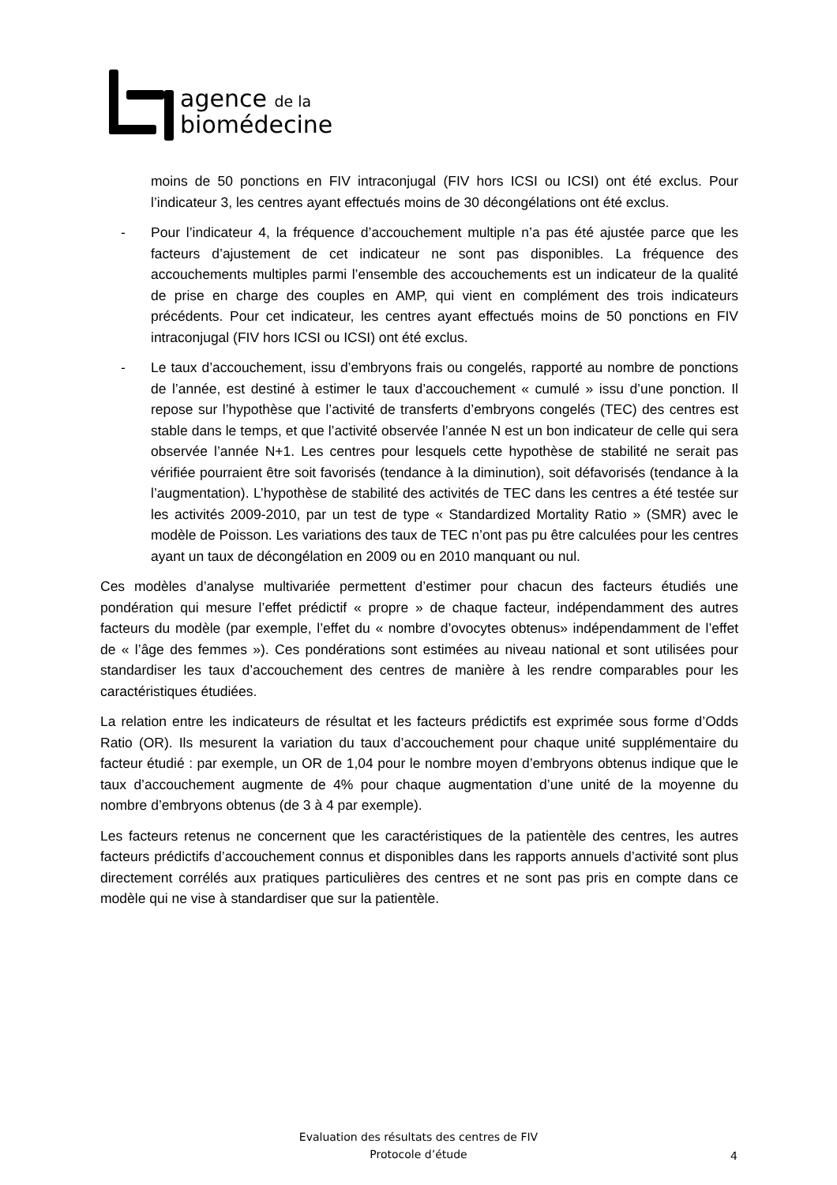agence de la
biomédecine
moins de 50 ponctions en FIV intraconjugal (FIV hors ICSI ou ICSI) ont été exclus. Pour l’indicateur 3, les centres ayant effectués moins de 30 décongélations ont été exclus.
- Pour l’indicateur 4, la fréquence d’accouchement multiple n’a pas été ajustée parce que les facteurs d’ajustement de cet indicateur ne sont pas disponibles. La fréquence des accouchements multiples parmi l’ensemble des accouchements est un indicateur de la qualité de prise en charge des couples en AMP, qui vient en complément des trois indicateurs précédents. Pour cet indicateur, les centres ayant effectués moins de 50 ponctions en FIV intraconjugal (FIV hors ICSI ou ICSI) ont été exclus.
- Le taux d’accouchement, issu d’embryons frais ou congelés, rapporté au nombre de ponctions de l’année, est destiné à estimer le taux d’accouchement « cumulé » issu d’une ponction. Il repose sur l’hypothèse que l’activité de transferts d’embryons congelés (TEC) des centres est stable dans le temps, et que l’activité observée l’année N est un bon indicateur de celle qui sera observée l’année N+1. Les centres pour lesquels cette hypothèse de stabilité ne serait pas vérifiée pourraient être soit favorisés (tendance à la diminution), soit défavorisés (tendance à la l’augmentation). L’hypothèse de stabilité des activités de TEC dans les centres a été testée sur les activités 2009-2010, par un test de type « Standardized Mortality Ratio » (SMR) avec le modèle de Poisson. Les variations des taux de TEC n’ont pas pu être calculées pour les centres ayant un taux de décongélation en 2009 ou en 2010 manquant ou nul.
Ces modèles d’analyse multivariée permettent d’estimer pour chacun des facteurs étudiés une pondération qui mesure l’effet prédictif « propre » de chaque facteur, indépendamment des autres facteurs du modèle (par exemple, l’effet du « nombre d’ovocytes obtenus» indépendamment de l’effet de « l’âge des femmes »). Ces pondérations sont estimées au niveau national et sont utilisées pour standardiser les taux d’accouchement des centres de manière à les rendre comparables pour les caractéristiques étudiées.
La relation entre les indicateurs de résultat et les facteurs prédictifs est exprimée sous forme d’Odds Ratio (OR). Ils mesurent la variation du taux d’accouchement pour chaque unité supplémentaire du facteur étudié : par exemple, un OR de 1,04 pour le nombre moyen d’embryons obtenus indique que le taux d’accouchement augmente de 4% pour chaque augmentation d’une unité de la moyenne du nombre d’embryons obtenus (de 3 à 4 par exemple).
Les facteurs retenus ne concernent que les caractéristiques de la patientèle des centres, les autres facteurs prédictifs d’accouchement connus et disponibles dans les rapports annuels d’activité sont plus directement corrélés aux pratiques particulières des centres et ne sont pas pris en compte dans ce modèle qui ne vise à standardiser que sur la patientèle.
Evaluation des résultats des centres de FIV
Protocole d’étude
4